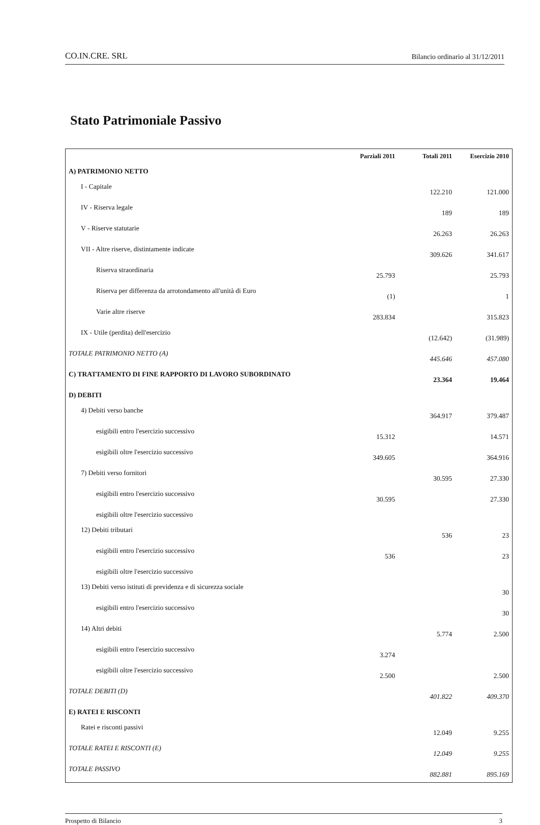CO.IN.CRE. SRL Bilancio ordinario al 31/12/2011
Stato Patrimoniale Passivo
| | Parziali 2011 | Totali 2011 | Esercizio 2010 |
| --- | --- | --- | --- |
| A) PATRIMONIO NETTO | | | |
| I - Capitale | | 122.210 | 121.000 |
| IV - Riserva legale | | 189 | 189 |
| V - Riserve statutarie | | 26.263 | 26.263 |
| VII - Altre riserve, distintamente indicate | | 309.626 | 341.617 |
| Riserva straordinaria | 25.793 | | 25.793 |
| Riserva per differenza da arrotondamento all'unità di Euro | (1) | | 1 |
| Varie altre riserve | 283.834 | | 315.823 |
| IX - Utile (perdita) dell'esercizio | | (12.642) | (31.989) |
| TOTALE PATRIMONIO NETTO (A) | | 445.646 | 457.080 |
| C) TRATTAMENTO DI FINE RAPPORTO DI LAVORO SUBORDINATO | | 23.364 | 19.464 |
| D) DEBITI | | | |
| 4) Debiti verso banche | | 364.917 | 379.487 |
| esigibili entro l'esercizio successivo | 15.312 | | 14.571 |
| esigibili oltre l'esercizio successivo | 349.605 | | 364.916 |
| 7) Debiti verso fornitori | | 30.595 | 27.330 |
| esigibili entro l'esercizio successivo | 30.595 | | 27.330 |
| esigibili oltre l'esercizio successivo | | | |
| 12) Debiti tributari | | 536 | 23 |
| esigibili entro l'esercizio successivo | 536 | | 23 |
| esigibili oltre l'esercizio successivo | | | |
| 13) Debiti verso istituti di previdenza e di sicurezza sociale | | | 30 |
| esigibili entro l'esercizio successivo | | | 30 |
| 14) Altri debiti | | 5.774 | 2.500 |
| esigibili entro l'esercizio successivo | 3.274 | | |
| esigibili oltre l'esercizio successivo | 2.500 | | 2.500 |
| TOTALE DEBITI (D) | | 401.822 | 409.370 |
| E) RATEI E RISCONTI | | | |
| Ratei e risconti passivi | | 12.049 | 9.255 |
| TOTALE RATEI E RISCONTI (E) | | 12.049 | 9.255 |
| TOTALE PASSIVO | | 882.881 | 895.169 |
Prospetto di Bilancio 3